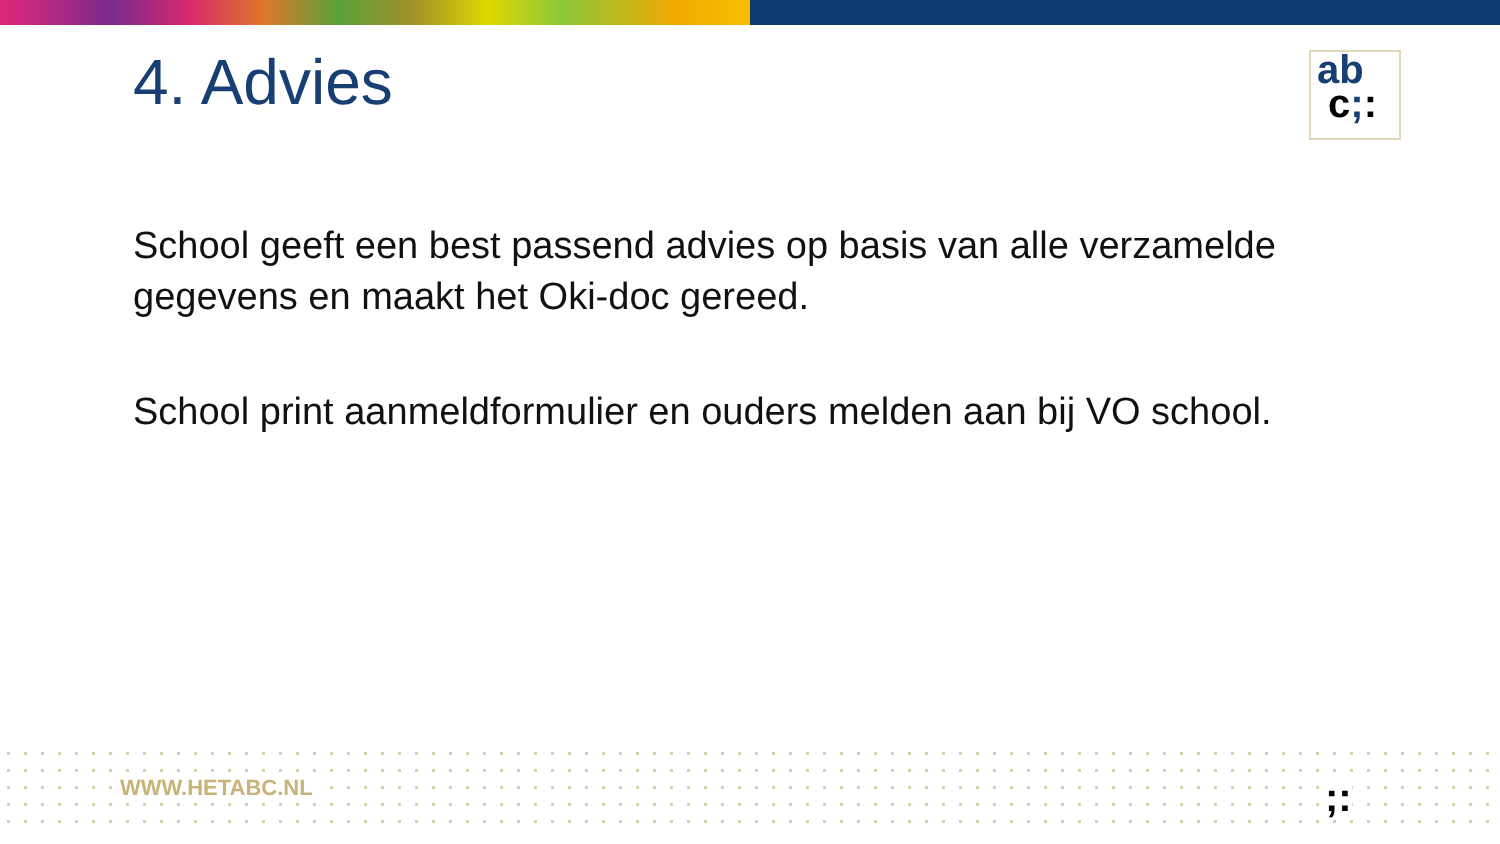4. Advies
ab
c;:
School geeft een best passend advies op basis van alle verzamelde gegevens en maakt het Oki-doc gereed.
School print aanmeldformulier en ouders melden aan bij VO school.
WWW.HETABC.NL ;: